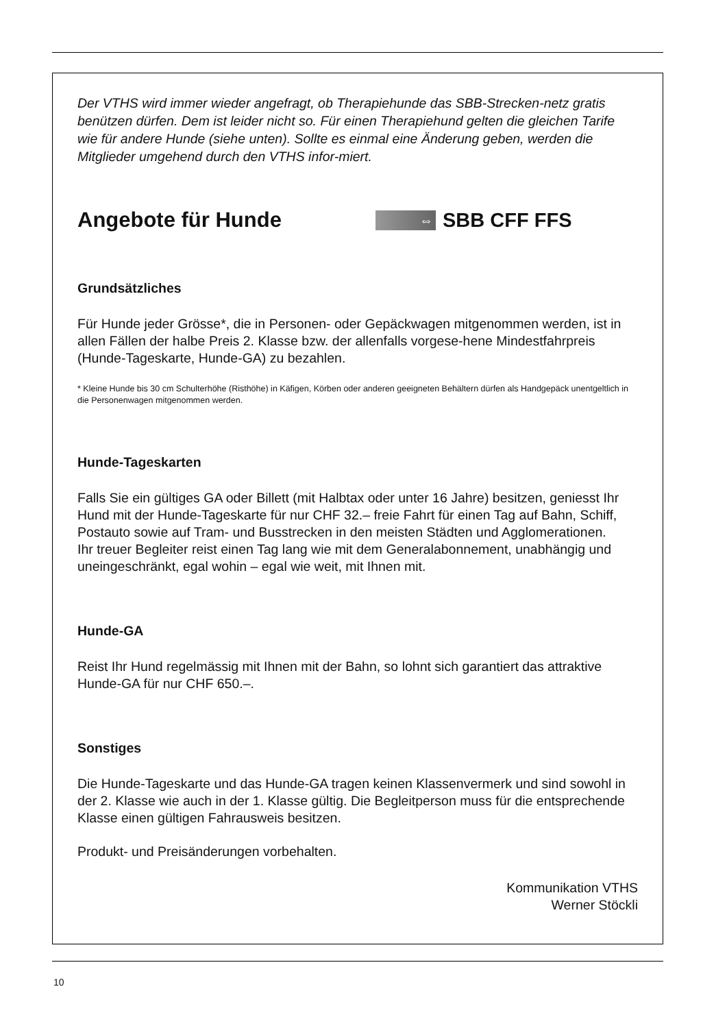Der VTHS wird immer wieder angefragt, ob Therapiehunde das SBB-Strecken-netz gratis benützen dürfen. Dem ist leider nicht so. Für einen Therapiehund gelten die gleichen Tarife wie für andere Hunde (siehe unten). Sollte es einmal eine Änderung geben, werden die Mitglieder umgehend durch den VTHS infor-miert.
Angebote für Hunde
⇔
SBB CFF FFS
Grundsätzliches
Für Hunde jeder Grösse*, die in Personen- oder Gepäckwagen mitgenommen werden, ist in allen Fällen der halbe Preis 2. Klasse bzw. der allenfalls vorgese-hene Mindestfahrpreis (Hunde-Tageskarte, Hunde-GA) zu bezahlen.
* Kleine Hunde bis 30 cm Schulterhöhe (Risthöhe) in Käfigen, Körben oder anderen geeigneten Behältern dürfen als Handgepäck unentgeltlich in die Personenwagen mitgenommen werden.
Hunde-Tageskarten
Falls Sie ein gültiges GA oder Billett (mit Halbtax oder unter 16 Jahre) besitzen, geniesst Ihr Hund mit der Hunde-Tageskarte für nur CHF 32.– freie Fahrt für einen Tag auf Bahn, Schiff, Postauto sowie auf Tram- und Busstrecken in den meisten Städten und Agglomerationen.
Ihr treuer Begleiter reist einen Tag lang wie mit dem Generalabonnement, unabhängig und uneingeschränkt, egal wohin – egal wie weit, mit Ihnen mit.
Hunde-GA
Reist Ihr Hund regelmässig mit Ihnen mit der Bahn, so lohnt sich garantiert das attraktive Hunde-GA für nur CHF 650.–.
Sonstiges
Die Hunde-Tageskarte und das Hunde-GA tragen keinen Klassenvermerk und sind sowohl in der 2. Klasse wie auch in der 1. Klasse gültig. Die Begleitperson muss für die entsprechende Klasse einen gültigen Fahrausweis besitzen.
Produkt- und Preisänderungen vorbehalten.
Kommunikation VTHS
Werner Stöckli
10